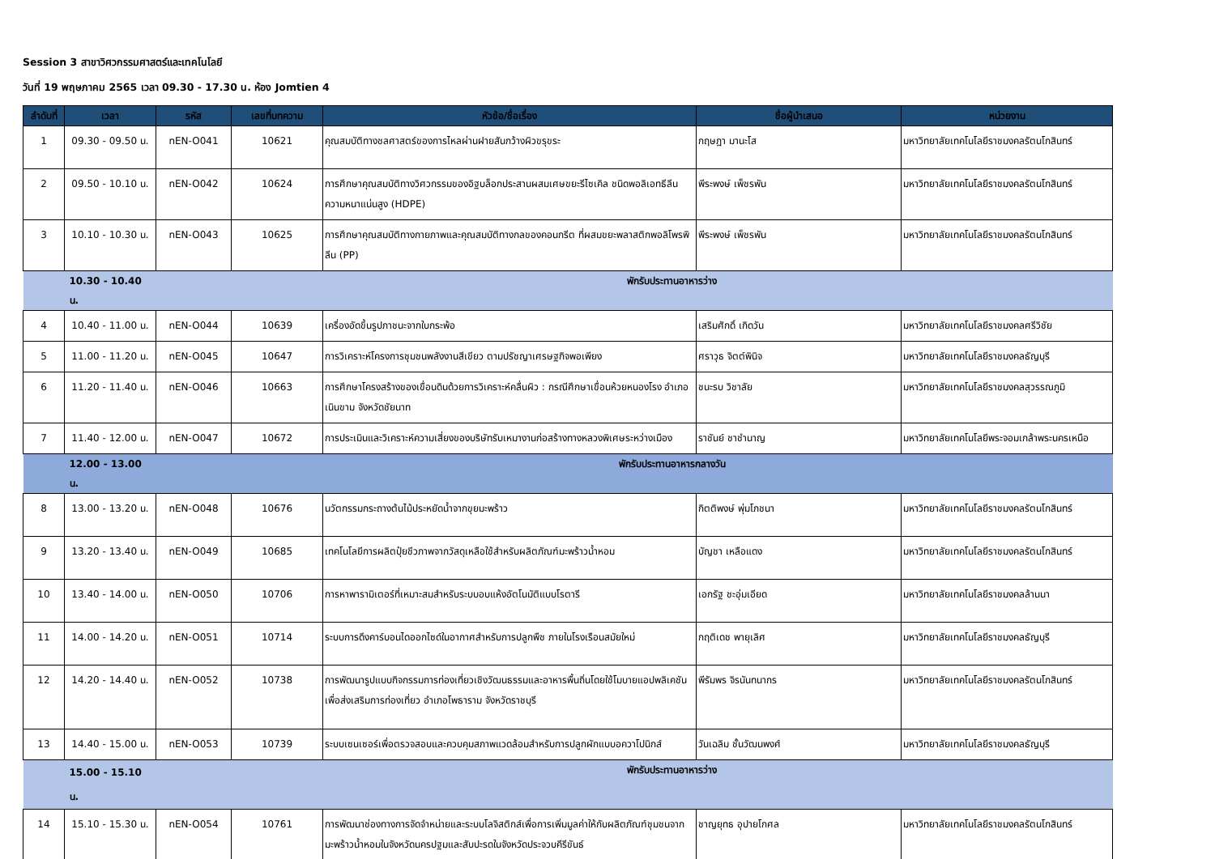Session 3 สาขาวิศวกรรมศาสตร์และเทคโนโลยี
วันที่ 19 พฤษภาคม 2565 เวลา 09.30 - 17.30 น. ห้อง Jomtien 4
| ลำดับที่ | เวลา | รหัส | เลขที่บทความ | หัวข้อ/ชื่อเรื่อง | ชื่อผู้นำเสนอ | หน่วยงาน |
| --- | --- | --- | --- | --- | --- | --- |
| 1 | 09.30 - 09.50 น. | nEN-O041 | 10621 | คุณสมบัติทางชลศาสตร์ของการไหลผ่านฝายสันกว้างผิวขรุขระ | กฤษฎา มานะโส | มหาวิทยาลัยเทคโนโลยีราชมงคลรัตนโกสินทร์ |
| 2 | 09.50 - 10.10 น. | nEN-O042 | 10624 | การศึกษาคุณสมบัติทางวิศวกรรมของอิฐบล็อกประสานผสมเศษขยะรีไซเคิล ชนิดพอลิเอทธีลีนความหนาแน่นสูง (HDPE) | พีระพงษ์ เพ็ชรพัน | มหาวิทยาลัยเทคโนโลยีราชมงคลรัตนโกสินทร์ |
| 3 | 10.10 - 10.30 น. | nEN-O043 | 10625 | การศึกษาคุณสมบัติทางกายภาพและคุณสมบัติทางกลของคอนกรีต ที่ผสมขยะพลาสติกพอลิโพรพิลีน (PP) | พีระพงษ์ เพ็ชรพัน | มหาวิทยาลัยเทคโนโลยีราชมงคลรัตนโกสินทร์ |
| | 10.30 - 10.40 น. | | พักรับประทานอาหารว่าง | | | |
| 4 | 10.40 - 11.00 น. | nEN-O044 | 10639 | เครื่องอัดขึ้นรูปภาชนะจากใบกระพ้อ | เสริมศักดิ์ เกิดวัน | มหาวิทยาลัยเทคโนโลยีราชมงคลศรีวิชัย |
| 5 | 11.00 - 11.20 น. | nEN-O045 | 10647 | การวิเคราะห์โครงการชุมชนพลังงานสีเขียว ตามปรัชญาเศรษฐกิจพอเพียง | ศราวุธ จิตต์พินิจ | มหาวิทยาลัยเทคโนโลยีราชมงคลธัญบุรี |
| 6 | 11.20 - 11.40 น. | nEN-O046 | 10663 | การศึกษาโครงสร้างของเขื่อนดินด้วยการวิเคราะห์คลื่นผิว : กรณีศึกษาเขื่อนห้วยหนองโรง อำเภอเนินขาม จังหวัดชัยนาท | ชนะรบ วิชาลัย | มหาวิทยาลัยเทคโนโลยีราชมงคลสุวรรณภูมิ |
| 7 | 11.40 - 12.00 น. | nEN-O047 | 10672 | การประเมินและวิเคราะห์ความเสี่ยงของบริษัทรับเหมางานก่อสร้างทางหลวงพิเศษระหว่างเมือง | ราชันย์ ชาชำนาญ | มหาวิทยาลัยเทคโนโลยีพระจอมเกล้าพระนครเหนือ |
| | 12.00 - 13.00 น. | | พักรับประทานอาหารกลางวัน | | | |
| 8 | 13.00 - 13.20 น. | nEN-O048 | 10676 | นวัตกรรมกระถางต้นไม้ประหยัดน้ำจากขุยมะพร้าว | กิตติพงษ์ พุ่มโภชนา | มหาวิทยาลัยเทคโนโลยีราชมงคลรัตนโกสินทร์ |
| 9 | 13.20 - 13.40 น. | nEN-O049 | 10685 | เทคโนโลยีการผลิตปุ๋ยชีวภาพจากวัสดุเหลือใช้สำหรับผลิตภัณฑ์มะพร้าวน้ำหอม | บัญชา เหลือแดง | มหาวิทยาลัยเทคโนโลยีราชมงคลรัตนโกสินทร์ |
| 10 | 13.40 - 14.00 น. | nEN-O050 | 10706 | การหาพารามิเตอร์ที่เหมาะสมสำหรับระบบอบแห้งอัตโนมัติแบบโรตารี | เอกรัฐ ชะอุ่มเอียด | มหาวิทยาลัยเทคโนโลยีราชมงคลล้านนา |
| 11 | 14.00 - 14.20 น. | nEN-O051 | 10714 | ระบบการดึงคาร์บอนไดออกไซด์ในอากาศสำหรับการปลูกพืช ภายในโรงเรือนสมัยใหม่ | กฤติเดช พายุเลิศ | มหาวิทยาลัยเทคโนโลยีราชมงคลธัญบุรี |
| 12 | 14.20 - 14.40 น. | nEN-O052 | 10738 | การพัฒนารูปแบบกิจกรรมการท่องเที่ยวเชิงวัฒนธรรมและอาหารพื้นถิ่นโดยใช้โมบายแอปพลิเคชันเพื่อส่งเสริมการท่องเที่ยว อำเภอโพธาราม จังหวัดราชบุรี | พีรัมพร จิรนันทนากร | มหาวิทยาลัยเทคโนโลยีราชมงคลรัตนโกสินทร์ |
| 13 | 14.40 - 15.00 น. | nEN-O053 | 10739 | ระบบเซนเซอร์เพื่อตรวจสอบและควบคุมสภาพแวดล้อมสำหรับการปลูกผักแบบอควาโปนิกส์ | วันเฉลิม ชั้นวัฒนพงศ์ | มหาวิทยาลัยเทคโนโลยีราชมงคลธัญบุรี |
| | 15.00 - 15.10 น. | | พักรับประทานอาหารว่าง | | | |
| 14 | 15.10 - 15.30 น. | nEN-O054 | 10761 | การพัฒนาช่องทางการจัดจำหน่ายและระบบโลจิสติกส์เพื่อการเพิ่มมูลค่าให้กับผลิตภัณฑ์ชุมชนจากมะพร้าวน้ำหอมในจังหวัดนครปฐมและสับปะรดในจังหวัดประจวบคีรีขันธ์ | ชาญยุทธ อุปายโกศล | มหาวิทยาลัยเทคโนโลยีราชมงคลรัตนโกสินทร์ |